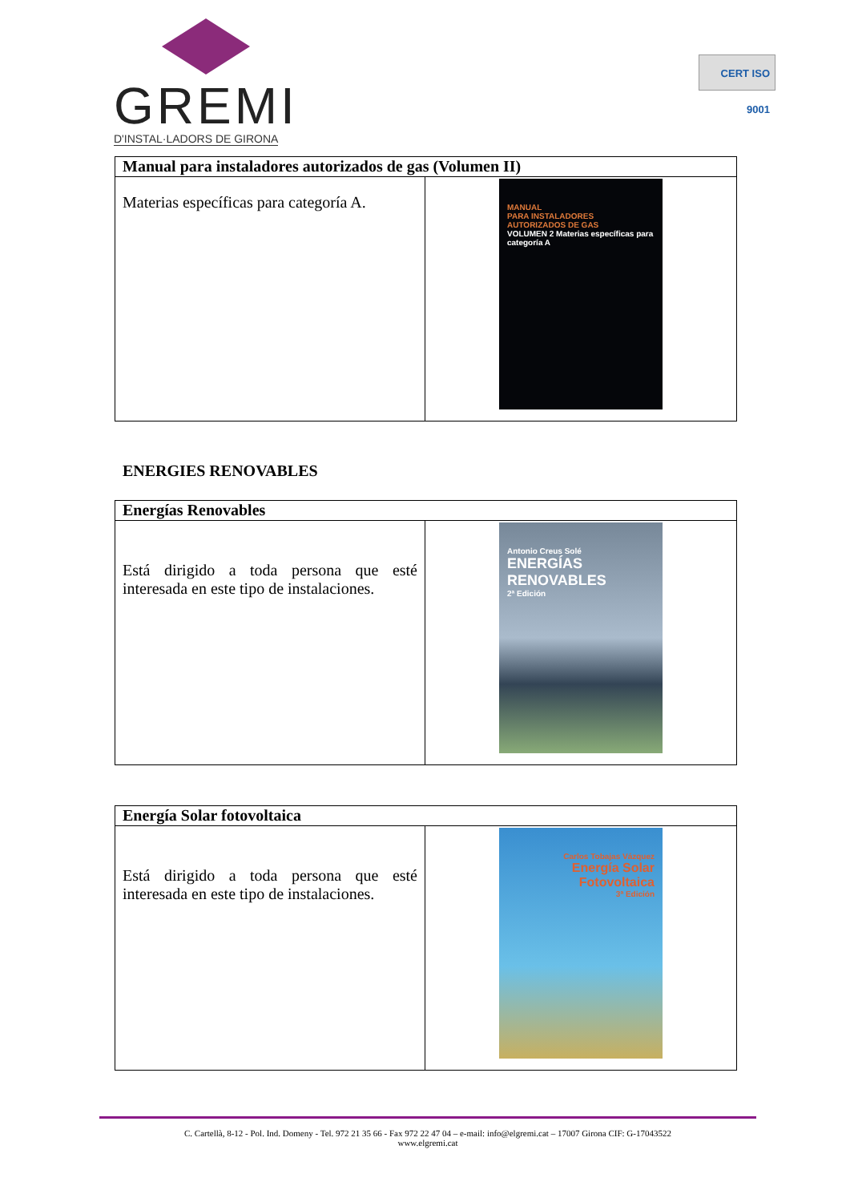GREMI
D'INSTAL·LADORS DE GIRONA
CERT ISO 9001
| Manual para instaladores autorizados de gas (Volumen II) | |
| --- | --- |
| Materias específicas para categoría A. | MANUAL PARA INSTALADORES AUTORIZADOS DE GAS VOLUMEN 2 Materias específicas para categoría A |
ENERGIES RENOVABLES
| Energías Renovables | |
| --- | --- |
| Está dirigido a toda persona que esté interesada en este tipo de instalaciones. | Antonio Creus Solé ENERGÍAS RENOVABLES 2ª Edición |
| Energía Solar fotovoltaica | |
| --- | --- |
| Está dirigido a toda persona que esté interesada en este tipo de instalaciones. | Carlos Tobajas Vázquez Energía Solar Fotovoltaica 3ª Edición |
C. Cartellà, 8-12 - Pol. Ind. Domeny - Tel. 972 21 35 66 - Fax 972 22 47 04 – e-mail: info@elgremi.cat – 17007 Girona CIF: G-17043522
www.elgremi.cat